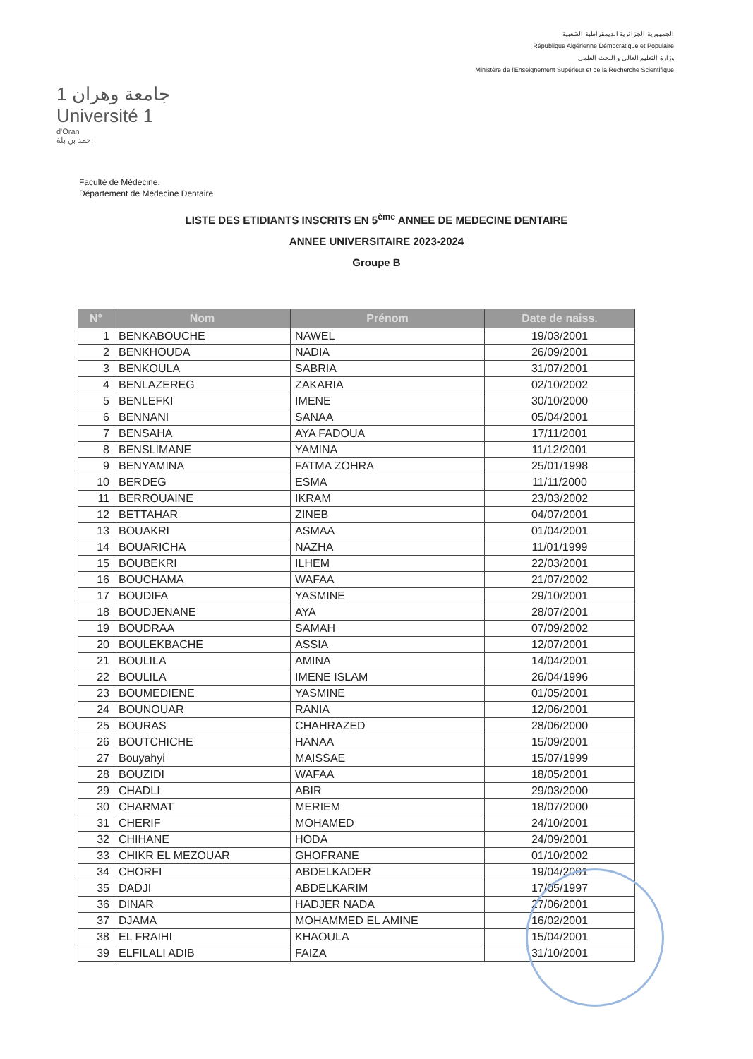الجمهورية الجزائرية الديمقراطية الشعبية
République Algérienne Démocratique et Populaire
وزارة التعليم العالي و البحث العلمي
Ministère de l'Enseignement Supérieur et de la Recherche Scientifique
جامعة وهران 1
Université 1
d'Oran
احمد بن بلة
Faculté de Médecine.
Département de Médecine Dentaire
LISTE DES ETIDIANTS INSCRITS EN 5<sup>ème</sup> ANNEE DE MEDECINE DENTAIRE
ANNEE UNIVERSITAIRE 2023-2024
Groupe B
| N° | Nom | Prénom | Date de naiss. |
| --- | --- | --- | --- |
| 1 | BENKABOUCHE | NAWEL | 19/03/2001 |
| 2 | BENKHOUDA | NADIA | 26/09/2001 |
| 3 | BENKOULA | SABRIA | 31/07/2001 |
| 4 | BENLAZEREG | ZAKARIA | 02/10/2002 |
| 5 | BENLEFKI | IMENE | 30/10/2000 |
| 6 | BENNANI | SANAA | 05/04/2001 |
| 7 | BENSAHA | AYA FADOUA | 17/11/2001 |
| 8 | BENSLIMANE | YAMINA | 11/12/2001 |
| 9 | BENYAMINA | FATMA ZOHRA | 25/01/1998 |
| 10 | BERDEG | ESMA | 11/11/2000 |
| 11 | BERROUAINE | IKRAM | 23/03/2002 |
| 12 | BETTAHAR | ZINEB | 04/07/2001 |
| 13 | BOUAKRI | ASMAA | 01/04/2001 |
| 14 | BOUARICHA | NAZHA | 11/01/1999 |
| 15 | BOUBEKRI | ILHEM | 22/03/2001 |
| 16 | BOUCHAMA | WAFAA | 21/07/2002 |
| 17 | BOUDIFA | YASMINE | 29/10/2001 |
| 18 | BOUDJENANE | AYA | 28/07/2001 |
| 19 | BOUDRAA | SAMAH | 07/09/2002 |
| 20 | BOULEKBACHE | ASSIA | 12/07/2001 |
| 21 | BOULILA | AMINA | 14/04/2001 |
| 22 | BOULILA | IMENE ISLAM | 26/04/1996 |
| 23 | BOUMEDIENE | YASMINE | 01/05/2001 |
| 24 | BOUNOUAR | RANIA | 12/06/2001 |
| 25 | BOURAS | CHAHRAZED | 28/06/2000 |
| 26 | BOUTCHICHE | HANAA | 15/09/2001 |
| 27 | Bouyahyi | MAISSAE | 15/07/1999 |
| 28 | BOUZIDI | WAFAA | 18/05/2001 |
| 29 | CHADLI | ABIR | 29/03/2000 |
| 30 | CHARMAT | MERIEM | 18/07/2000 |
| 31 | CHERIF | MOHAMED | 24/10/2001 |
| 32 | CHIHANE | HODA | 24/09/2001 |
| 33 | CHIKR EL MEZOUAR | GHOFRANE | 01/10/2002 |
| 34 | CHORFI | ABDELKADER | 19/04/2001 |
| 35 | DADJI | ABDELKARIM | 17/05/1997 |
| 36 | DINAR | HADJER NADA | 27/06/2001 |
| 37 | DJAMA | MOHAMMED EL AMINE | 16/02/2001 |
| 38 | EL FRAIHI | KHAOULA | 15/04/2001 |
| 39 | ELFILALI ADIB | FAIZA | 31/10/2001 |